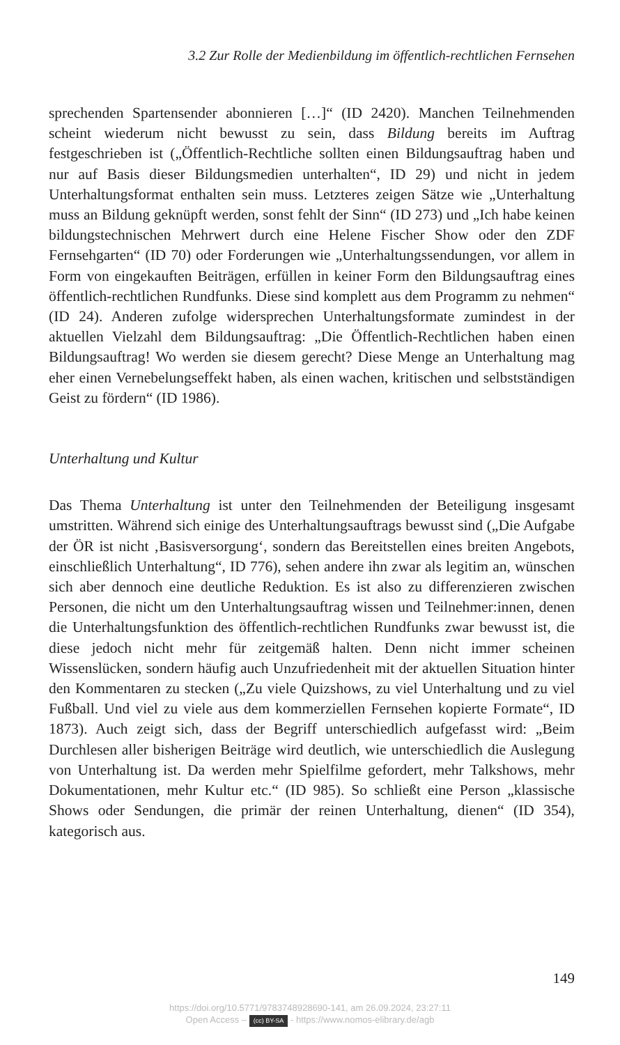3.2 Zur Rolle der Medienbildung im öffentlich-rechtlichen Fernsehen
sprechenden Spartensender abonnieren […]“ (ID 2420). Manchen Teilnehmenden scheint wiederum nicht bewusst zu sein, dass Bildung bereits im Auftrag festgeschrieben ist („Öffentlich-Rechtliche sollten einen Bildungsauftrag haben und nur auf Basis dieser Bildungsmedien unterhalten“, ID 29) und nicht in jedem Unterhaltungsformat enthalten sein muss. Letzteres zeigen Sätze wie „Unterhaltung muss an Bildung geknüpft werden, sonst fehlt der Sinn“ (ID 273) und „Ich habe keinen bildungstechnischen Mehrwert durch eine Helene Fischer Show oder den ZDF Fernsehgarten“ (ID 70) oder Forderungen wie „Unterhaltungssendungen, vor allem in Form von eingekauften Beiträgen, erfüllen in keiner Form den Bildungsauftrag eines öffentlich-rechtlichen Rundfunks. Diese sind komplett aus dem Programm zu nehmen“ (ID 24). Anderen zufolge widersprechen Unterhaltungsformate zumindest in der aktuellen Vielzahl dem Bildungsauftrag: „Die Öffentlich-Rechtlichen haben einen Bildungsauftrag! Wo werden sie diesem gerecht? Diese Menge an Unterhaltung mag eher einen Vernebelungseffekt haben, als einen wachen, kritischen und selbstständigen Geist zu fördern“ (ID 1986).
Unterhaltung und Kultur
Das Thema Unterhaltung ist unter den Teilnehmenden der Beteiligung insgesamt umstritten. Während sich einige des Unterhaltungsauftrags bewusst sind („Die Aufgabe der ÖR ist nicht ‚Basisversorgung‘, sondern das Bereitstellen eines breiten Angebots, einschließlich Unterhaltung“, ID 776), sehen andere ihn zwar als legitim an, wünschen sich aber dennoch eine deutliche Reduktion. Es ist also zu differenzieren zwischen Personen, die nicht um den Unterhaltungsauftrag wissen und Teilnehmer:innen, denen die Unterhaltungsfunktion des öffentlich-rechtlichen Rundfunks zwar bewusst ist, die diese jedoch nicht mehr für zeitgemäß halten. Denn nicht immer scheinen Wissenslücken, sondern häufig auch Unzufriedenheit mit der aktuellen Situation hinter den Kommentaren zu stecken („Zu viele Quizshows, zu viel Unterhaltung und zu viel Fußball. Und viel zu viele aus dem kommerziellen Fernsehen kopierte Formate“, ID 1873). Auch zeigt sich, dass der Begriff unterschiedlich aufgefasst wird: „Beim Durchlesen aller bisherigen Beiträge wird deutlich, wie unterschiedlich die Auslegung von Unterhaltung ist. Da werden mehr Spielfilme gefordert, mehr Talkshows, mehr Dokumentationen, mehr Kultur etc.“ (ID 985). So schließt eine Person „klassische Shows oder Sendungen, die primär der reinen Unterhaltung, dienen“ (ID 354), kategorisch aus.
149
https://doi.org/10.5771/9783748928690-141, am 26.09.2024, 23:27:11
Open Access – (cc) BY-SA - https://www.nomos-elibrary.de/agb